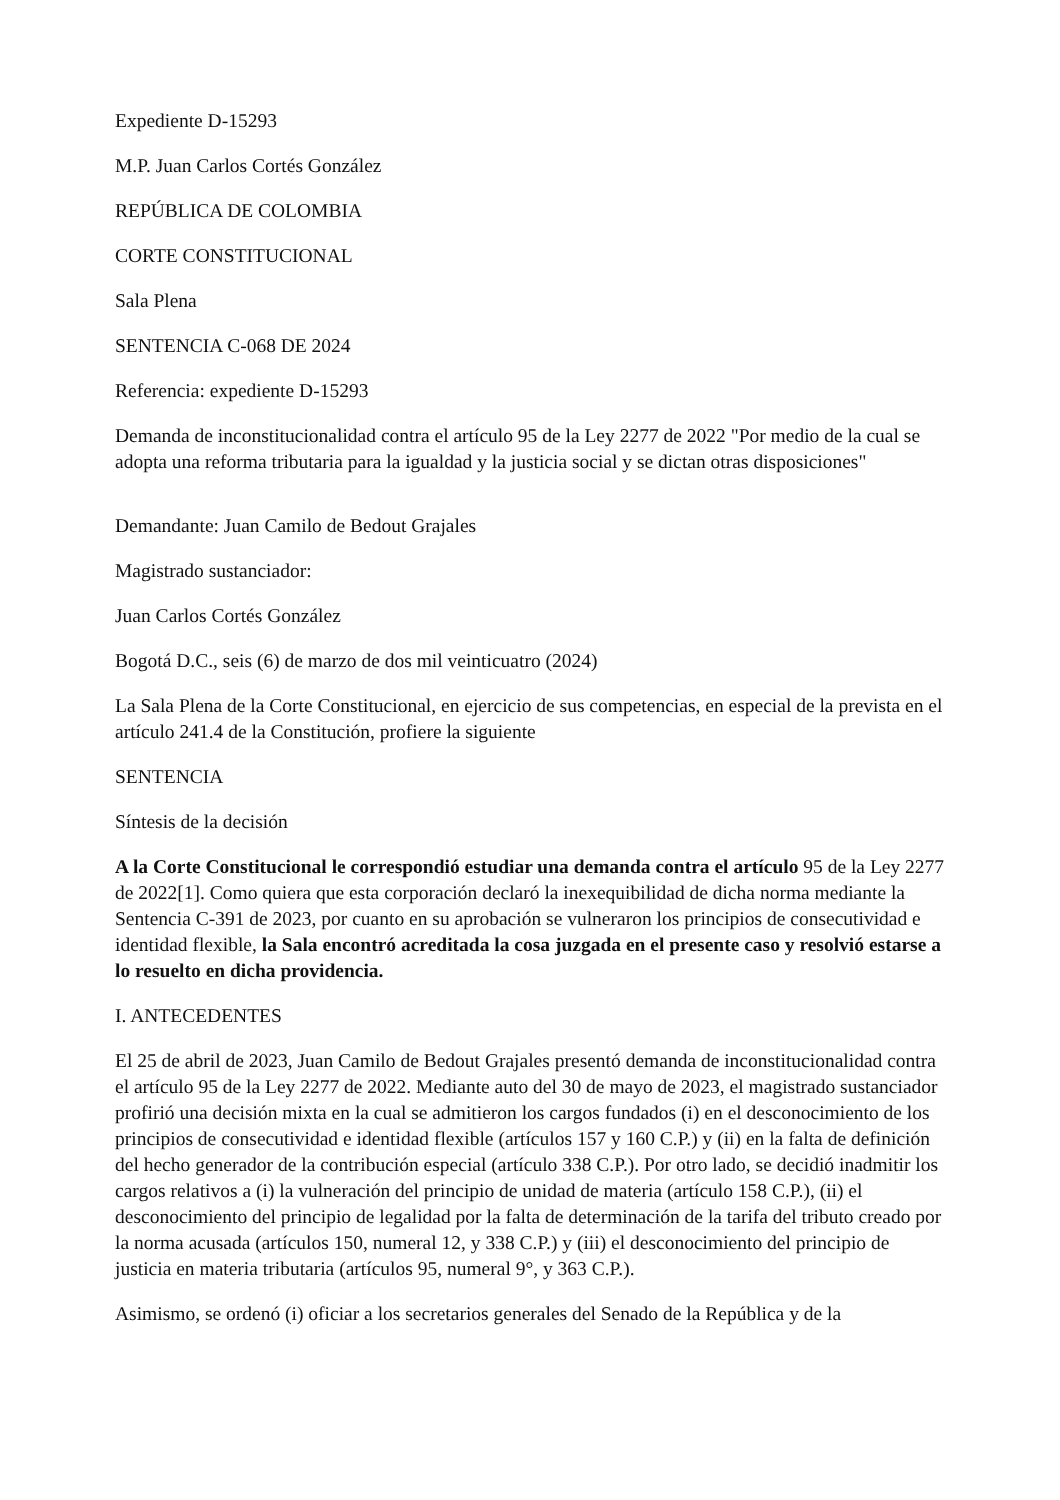Expediente D-15293
M.P. Juan Carlos Cortés González
REPÚBLICA DE COLOMBIA
CORTE CONSTITUCIONAL
Sala Plena
SENTENCIA C-068 DE 2024
Referencia: expediente D-15293
Demanda de inconstitucionalidad contra el artículo 95 de la Ley 2277 de 2022 "Por medio de la cual se adopta una reforma tributaria para la igualdad y la justicia social y se dictan otras disposiciones"
Demandante: Juan Camilo de Bedout Grajales
Magistrado sustanciador:
Juan Carlos Cortés González
Bogotá D.C., seis (6) de marzo de dos mil veinticuatro (2024)
La Sala Plena de la Corte Constitucional, en ejercicio de sus competencias, en especial de la prevista en el artículo 241.4 de la Constitución, profiere la siguiente
SENTENCIA
Síntesis de la decisión
A la Corte Constitucional le correspondió estudiar una demanda contra el artículo 95 de la Ley 2277 de 2022[1]. Como quiera que esta corporación declaró la inexequibilidad de dicha norma mediante la Sentencia C-391 de 2023, por cuanto en su aprobación se vulneraron los principios de consecutividad e identidad flexible, la Sala encontró acreditada la cosa juzgada en el presente caso y resolvió estarse a lo resuelto en dicha providencia.
I. ANTECEDENTES
El 25 de abril de 2023, Juan Camilo de Bedout Grajales presentó demanda de inconstitucionalidad contra el artículo 95 de la Ley 2277 de 2022. Mediante auto del 30 de mayo de 2023, el magistrado sustanciador profirió una decisión mixta en la cual se admitieron los cargos fundados (i) en el desconocimiento de los principios de consecutividad e identidad flexible (artículos 157 y 160 C.P.) y (ii) en la falta de definición del hecho generador de la contribución especial (artículo 338 C.P.). Por otro lado, se decidió inadmitir los cargos relativos a (i) la vulneración del principio de unidad de materia (artículo 158 C.P.), (ii) el desconocimiento del principio de legalidad por la falta de determinación de la tarifa del tributo creado por la norma acusada (artículos 150, numeral 12, y 338 C.P.) y (iii) el desconocimiento del principio de justicia en materia tributaria (artículos 95, numeral 9°, y 363 C.P.).
Asimismo, se ordenó (i) oficiar a los secretarios generales del Senado de la República y de la